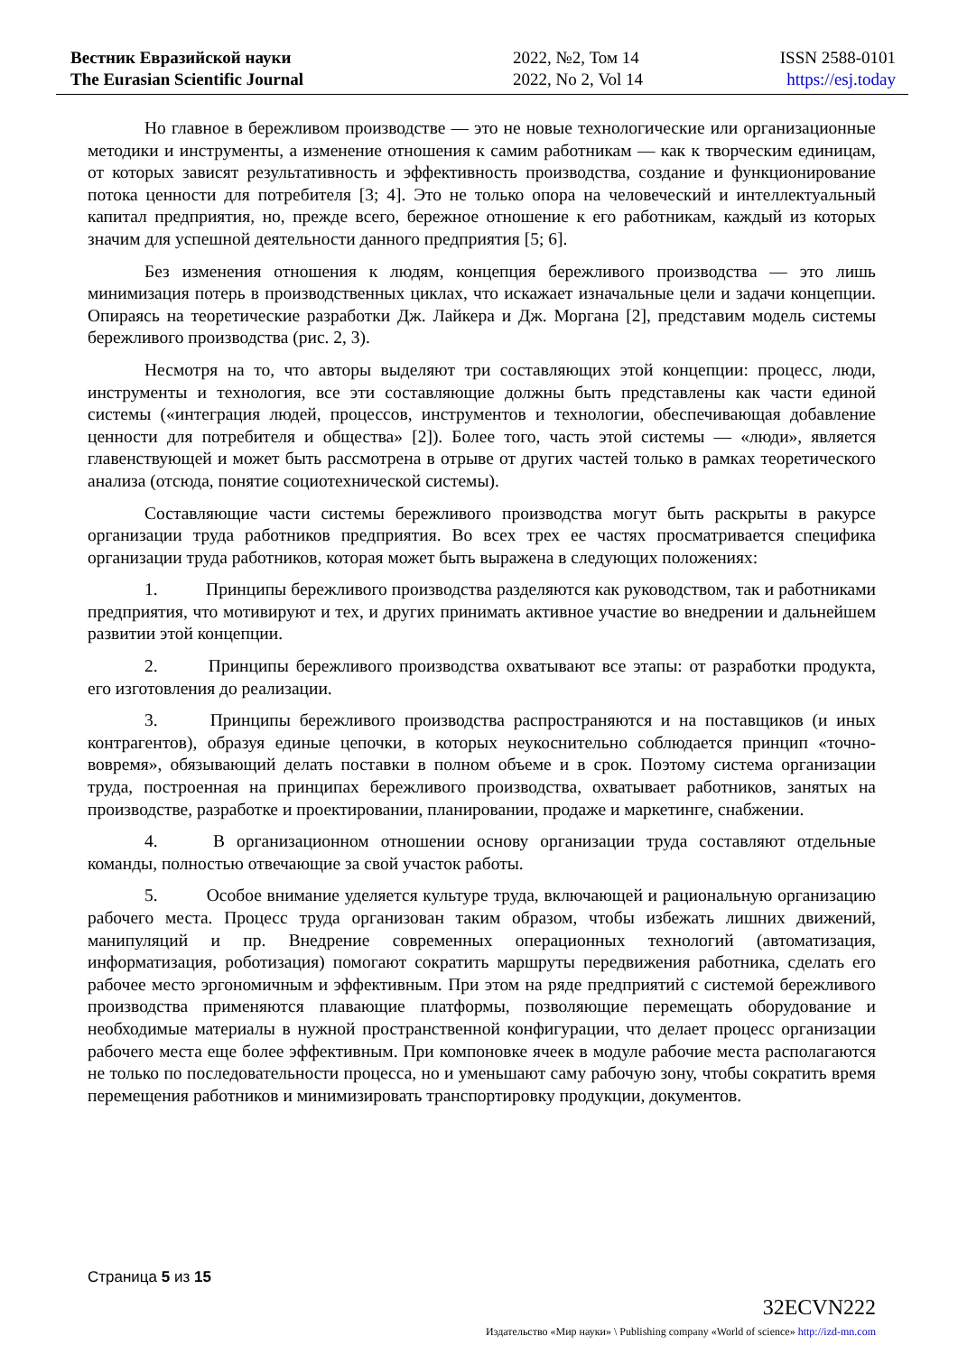Вестник Евразийской науки
The Eurasian Scientific Journal
2022, №2, Том 14
2022, No 2, Vol 14
ISSN 2588-0101
https://esj.today
Но главное в бережливом производстве — это не новые технологические или организационные методики и инструменты, а изменение отношения к самим работникам — как к творческим единицам, от которых зависят результативность и эффективность производства, создание и функционирование потока ценности для потребителя [3; 4]. Это не только опора на человеческий и интеллектуальный капитал предприятия, но, прежде всего, бережное отношение к его работникам, каждый из которых значим для успешной деятельности данного предприятия [5; 6].
Без изменения отношения к людям, концепция бережливого производства — это лишь минимизация потерь в производственных циклах, что искажает изначальные цели и задачи концепции. Опираясь на теоретические разработки Дж. Лайкера и Дж. Моргана [2], представим модель системы бережливого производства (рис. 2, 3).
Несмотря на то, что авторы выделяют три составляющих этой концепции: процесс, люди, инструменты и технология, все эти составляющие должны быть представлены как части единой системы («интеграция людей, процессов, инструментов и технологии, обеспечивающая добавление ценности для потребителя и общества» [2]). Более того, часть этой системы — «люди», является главенствующей и может быть рассмотрена в отрыве от других частей только в рамках теоретического анализа (отсюда, понятие социотехнической системы).
Составляющие части системы бережливого производства могут быть раскрыты в ракурсе организации труда работников предприятия. Во всех трех ее частях просматривается специфика организации труда работников, которая может быть выражена в следующих положениях:
1. Принципы бережливого производства разделяются как руководством, так и работниками предприятия, что мотивируют и тех, и других принимать активное участие во внедрении и дальнейшем развитии этой концепции.
2. Принципы бережливого производства охватывают все этапы: от разработки продукта, его изготовления до реализации.
3. Принципы бережливого производства распространяются и на поставщиков (и иных контрагентов), образуя единые цепочки, в которых неукоснительно соблюдается принцип «точно-вовремя», обязывающий делать поставки в полном объеме и в срок. Поэтому система организации труда, построенная на принципах бережливого производства, охватывает работников, занятых на производстве, разработке и проектировании, планировании, продаже и маркетинге, снабжении.
4. В организационном отношении основу организации труда составляют отдельные команды, полностью отвечающие за свой участок работы.
5. Особое внимание уделяется культуре труда, включающей и рациональную организацию рабочего места. Процесс труда организован таким образом, чтобы избежать лишних движений, манипуляций и пр. Внедрение современных операционных технологий (автоматизация, информатизация, роботизация) помогают сократить маршруты передвижения работника, сделать его рабочее место эргономичным и эффективным. При этом на ряде предприятий с системой бережливого производства применяются плавающие платформы, позволяющие перемещать оборудование и необходимые материалы в нужной пространственной конфигурации, что делает процесс организации рабочего места еще более эффективным. При компоновке ячеек в модуле рабочие места располагаются не только по последовательности процесса, но и уменьшают саму рабочую зону, чтобы сократить время перемещения работников и минимизировать транспортировку продукции, документов.
Страница 5 из 15
32ECVN222
Издательство «Мир науки» \ Publishing company «World of science» http://izd-mn.com